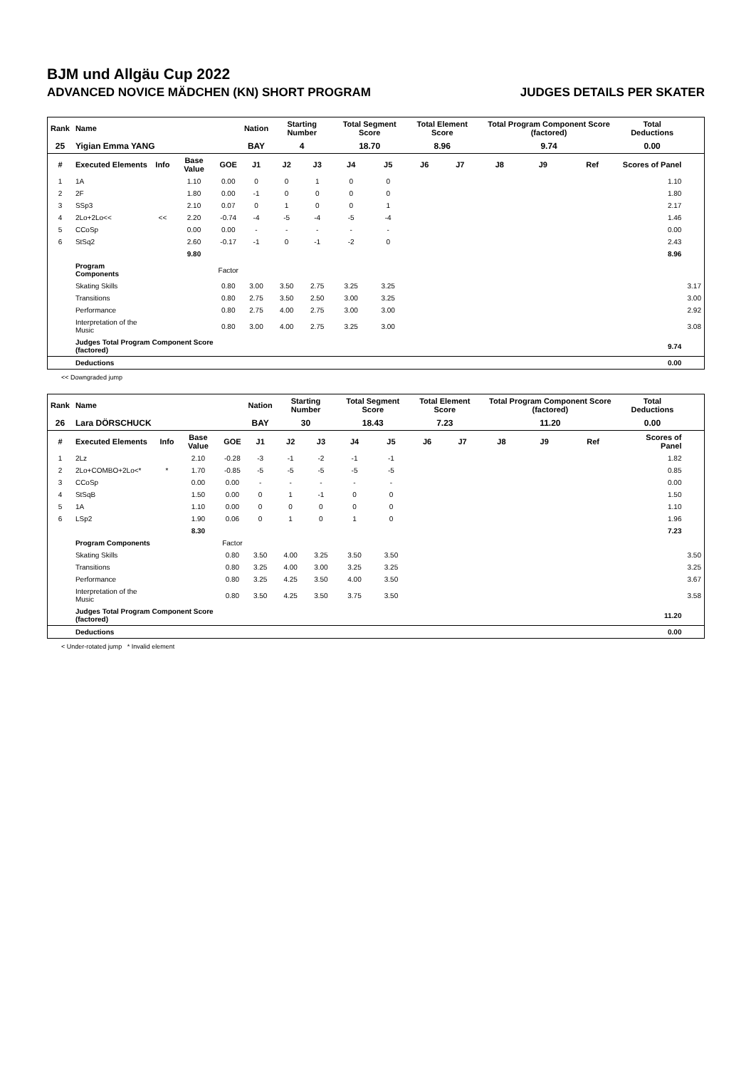BJM und Allgäu Cup 2022
ADVANCED NOVICE MÄDCHEN (KN) SHORT PROGRAM JUDGES DETAILS PER SKATER
| Rank | Name | | | | Nation | Starting Number | | Total Segment Score | | Total Element Score | | Total Program Component Score (factored) | | | Total Deductions | |
| --- | --- | --- | --- | --- | --- | --- | --- | --- | --- | --- | --- | --- | --- | --- | --- | --- |
| 25 | Yigian Emma YANG | | | | BAY | 4 | | 18.70 | | 8.96 | | 9.74 | | | 0.00 | |
| # | Executed Elements | Info | Base Value | GOE | J1 | J2 | J3 | J4 | J5 | J6 | J7 | J8 | J9 | Ref | Scores of Panel | |
| 1 | 1A | | 1.10 | 0.00 | 0 | 0 | 1 | 0 | 0 | | | | | | 1.10 | |
| 2 | 2F | | 1.80 | 0.00 | -1 | 0 | 0 | 0 | 0 | | | | | | 1.80 | |
| 3 | SSp3 | | 2.10 | 0.07 | 0 | 1 | 0 | 0 | 1 | | | | | | 2.17 | |
| 4 | 2Lo+2Lo<< | << | 2.20 | -0.74 | -4 | -5 | -4 | -5 | -4 | | | | | | 1.46 | |
| 5 | CCoSp | | 0.00 | 0.00 | - | - | - | - | - | | | | | | 0.00 | |
| 6 | StSq2 | | 2.60 | -0.17 | -1 | 0 | -1 | -2 | 0 | | | | | | 2.43 | |
| | | | 9.80 | | | | | | | | | | | | 8.96 | |
| | Program Components | | | Factor | | | | | | | | | | | | |
| | Skating Skills | | | 0.80 | 3.00 | 3.50 | 2.75 | 3.25 | 3.25 | | | | | | | 3.17 |
| | Transitions | | | 0.80 | 2.75 | 3.50 | 2.50 | 3.00 | 3.25 | | | | | | | 3.00 |
| | Performance | | | 0.80 | 2.75 | 4.00 | 2.75 | 3.00 | 3.00 | | | | | | | 2.92 |
| | Interpretation of the Music | | | 0.80 | 3.00 | 4.00 | 2.75 | 3.25 | 3.00 | | | | | | | 3.08 |
| | Judges Total Program Component Score (factored) | | | | | | | | | | | | | | 9.74 | |
| | Deductions | | | | | | | | | | | | | | 0.00 | |
<< Downgraded jump
| Rank | Name | | | | Nation | Starting Number | | Total Segment Score | | Total Element Score | | Total Program Component Score (factored) | | | Total Deductions | |
| --- | --- | --- | --- | --- | --- | --- | --- | --- | --- | --- | --- | --- | --- | --- | --- | --- |
| 26 | Lara DÖRSCHUCK | | | | BAY | 30 | | 18.43 | | 7.23 | | 11.20 | | | 0.00 | |
| # | Executed Elements | Info | Base Value | GOE | J1 | J2 | J3 | J4 | J5 | J6 | J7 | J8 | J9 | Ref | Scores of Panel | |
| 1 | 2Lz | | 2.10 | -0.28 | -3 | -1 | -2 | -1 | -1 | | | | | | 1.82 | |
| 2 | 2Lo+COMBO+2Lo<* | * | 1.70 | -0.85 | -5 | -5 | -5 | -5 | -5 | | | | | | 0.85 | |
| 3 | CCoSp | | 0.00 | 0.00 | - | - | - | - | - | | | | | | 0.00 | |
| 4 | StSqB | | 1.50 | 0.00 | 0 | 1 | -1 | 0 | 0 | | | | | | 1.50 | |
| 5 | 1A | | 1.10 | 0.00 | 0 | 0 | 0 | 0 | 0 | | | | | | 1.10 | |
| 6 | LSp2 | | 1.90 | 0.06 | 0 | 1 | 0 | 1 | 0 | | | | | | 1.96 | |
| | | | 8.30 | | | | | | | | | | | | 7.23 | |
| | Program Components | | | Factor | | | | | | | | | | | | |
| | Skating Skills | | | 0.80 | 3.50 | 4.00 | 3.25 | 3.50 | 3.50 | | | | | | | 3.50 |
| | Transitions | | | 0.80 | 3.25 | 4.00 | 3.00 | 3.25 | 3.25 | | | | | | | 3.25 |
| | Performance | | | 0.80 | 3.25 | 4.25 | 3.50 | 4.00 | 3.50 | | | | | | | 3.67 |
| | Interpretation of the Music | | | 0.80 | 3.50 | 4.25 | 3.50 | 3.75 | 3.50 | | | | | | | 3.58 |
| | Judges Total Program Component Score (factored) | | | | | | | | | | | | | | 11.20 | |
| | Deductions | | | | | | | | | | | | | | 0.00 | |
< Under-rotated jump * Invalid element